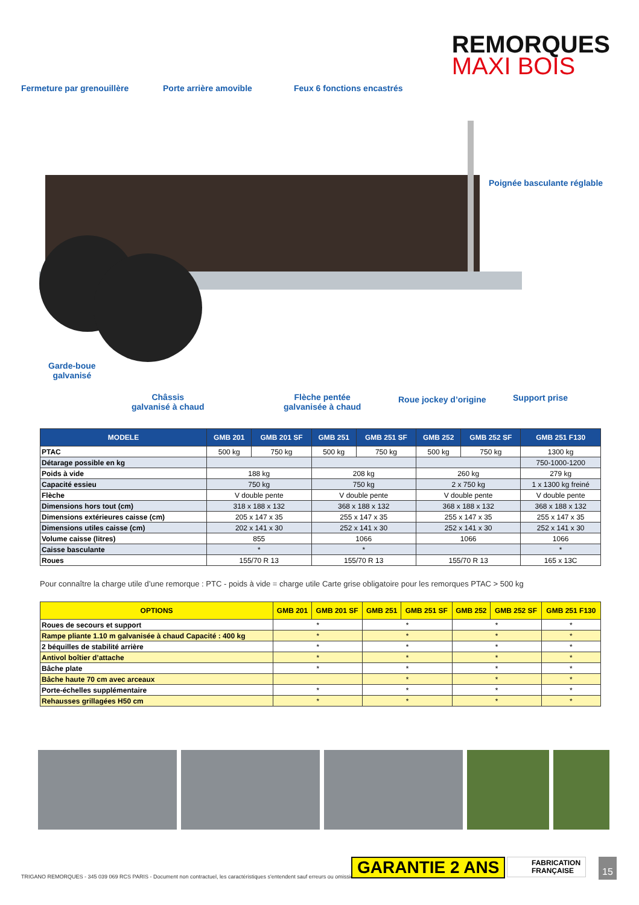REMORQUES
MAXI BOIS
Fermeture par grenouillère Porte arrière amovible Feux 6 fonctions encastrés
Poignée basculante réglable
Garde-boue
galvanisé
Châssis
galvanisé à chaud
Flèche pentée
galvanisée à chaud
Roue jockey d’origine Support prise
| MODELE | GMB 201 | GMB 201 SF | GMB 251 | GMB 251 SF | GMB 252 | GMB 252 SF | GMB 251 F130 |
| --- | --- | --- | --- | --- | --- | --- | --- |
| PTAC | 500 kg | 750 kg | 500 kg | 750 kg | 500 kg | 750 kg | 1300 kg |
| Détarage possible en kg | | | | | | | 750-1000-1200 |
| Poids à vide | 188 kg | | 208 kg | | 260 kg | | 279 kg |
| Capacité essieu | 750 kg | | 750 kg | | 2 x 750 kg | | 1 x 1300 kg freiné |
| Flèche | V double pente | | V double pente | | V double pente | | V double pente |
| Dimensions hors tout (cm) | 318 x 188 x 132 | | 368 x 188 x 132 | | 368 x 188 x 132 | | 368 x 188 x 132 |
| Dimensions extérieures caisse (cm) | 205 x 147 x 35 | | 255 x 147 x 35 | | 255 x 147 x 35 | | 255 x 147 x 35 |
| Dimensions utiles caisse (cm) | 202 x 141 x 30 | | 252 x 141 x 30 | | 252 x 141 x 30 | | 252 x 141 x 30 |
| Volume caisse (litres) | 855 | | 1066 | | 1066 | | 1066 |
| Caisse basculante | * | | * | | | | * |
| Roues | 155/70 R 13 | | 155/70 R 13 | | 155/70 R 13 | | 165 x 13C |
Pour connaître la charge utile d’une remorque : PTC - poids à vide = charge utile Carte grise obligatoire pour les remorques PTAC > 500 kg
| OPTIONS | GMB 201 | GMB 201 SF | GMB 251 | GMB 251 SF | GMB 252 | GMB 252 SF | GMB 251 F130 |
| --- | --- | --- | --- | --- | --- | --- | --- |
| Roues de secours et support | * | | * | | * | | * |
| Rampe pliante 1.10 m galvanisée à chaud Capacité : 400 kg | * | | * | | * | | * |
| 2 béquilles de stabilité arrière | * | | * | | * | | * |
| Antivol boîtier d’attache | * | | * | | * | | * |
| Bâche plate | * | | * | | * | | * |
| Bâche haute 70 cm avec arceaux | | | * | | * | | * |
| Porte-échelles supplémentaire | * | | * | | * | | * |
| Rehausses grillagées H50 cm | * | | * | | * | | * |
TRIGANO REMORQUES - 345 039 069 RCS PARIS - Document non contractuel, les caractéristiques s'entendent sauf erreurs ou omissions
GARANTIE 2 ANS
FABRICATION
FRANÇAISE
15